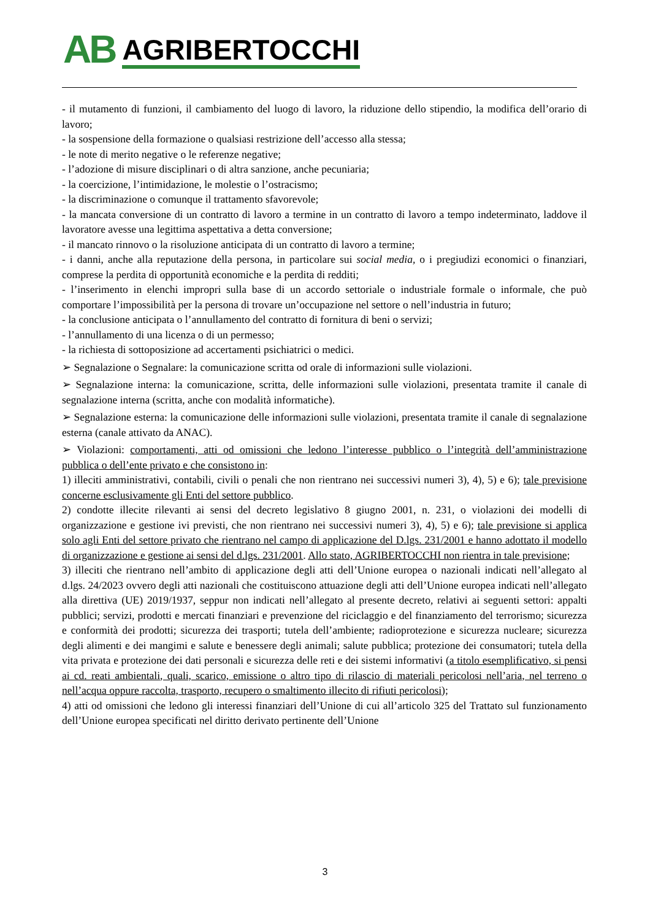AB AGRIBERTOCCHI
- il mutamento di funzioni, il cambiamento del luogo di lavoro, la riduzione dello stipendio, la modifica dell’orario di lavoro;
- la sospensione della formazione o qualsiasi restrizione dell’accesso alla stessa;
- le note di merito negative o le referenze negative;
- l’adozione di misure disciplinari o di altra sanzione, anche pecuniaria;
- la coercizione, l’intimidazione, le molestie o l’ostracismo;
- la discriminazione o comunque il trattamento sfavorevole;
- la mancata conversione di un contratto di lavoro a termine in un contratto di lavoro a tempo indeterminato, laddove il lavoratore avesse una legittima aspettativa a detta conversione;
- il mancato rinnovo o la risoluzione anticipata di un contratto di lavoro a termine;
- i danni, anche alla reputazione della persona, in particolare sui social media, o i pregiudizi economici o finanziari, comprese la perdita di opportunità economiche e la perdita di redditi;
- l’inserimento in elenchi impropri sulla base di un accordo settoriale o industriale formale o informale, che può comportare l’impossibilità per la persona di trovare un’occupazione nel settore o nell’industria in futuro;
- la conclusione anticipata o l’annullamento del contratto di fornitura di beni o servizi;
- l’annullamento di una licenza o di un permesso;
- la richiesta di sottoposizione ad accertamenti psichiatrici o medici.
➢ Segnalazione o Segnalare: la comunicazione scritta od orale di informazioni sulle violazioni.
➢ Segnalazione interna: la comunicazione, scritta, delle informazioni sulle violazioni, presentata tramite il canale di segnalazione interna (scritta, anche con modalità informatiche).
➢ Segnalazione esterna: la comunicazione delle informazioni sulle violazioni, presentata tramite il canale di segnalazione esterna (canale attivato da ANAC).
➢ Violazioni: comportamenti, atti od omissioni che ledono l’interesse pubblico o l’integrità dell’amministrazione pubblica o dell’ente privato e che consistono in:
1) illeciti amministrativi, contabili, civili o penali che non rientrano nei successivi numeri 3), 4), 5) e 6); tale previsione concerne esclusivamente gli Enti del settore pubblico.
2) condotte illecite rilevanti ai sensi del decreto legislativo 8 giugno 2001, n. 231, o violazioni dei modelli di organizzazione e gestione ivi previsti, che non rientrano nei successivi numeri 3), 4), 5) e 6); tale previsione si applica solo agli Enti del settore privato che rientrano nel campo di applicazione del D.lgs. 231/2001 e hanno adottato il modello di organizzazione e gestione ai sensi del d.lgs. 231/2001. Allo stato, AGRIBERTOCCHI non rientra in tale previsione;
3) illeciti che rientrano nell’ambito di applicazione degli atti dell’Unione europea o nazionali indicati nell’allegato al d.lgs. 24/2023 ovvero degli atti nazionali che costituiscono attuazione degli atti dell’Unione europea indicati nell’allegato alla direttiva (UE) 2019/1937, seppur non indicati nell’allegato al presente decreto, relativi ai seguenti settori: appalti pubblici; servizi, prodotti e mercati finanziari e prevenzione del riciclaggio e del finanziamento del terrorismo; sicurezza e conformità dei prodotti; sicurezza dei trasporti; tutela dell’ambiente; radioprotezione e sicurezza nucleare; sicurezza degli alimenti e dei mangimi e salute e benessere degli animali; salute pubblica; protezione dei consumatori; tutela della vita privata e protezione dei dati personali e sicurezza delle reti e dei sistemi informativi (a titolo esemplificativo, si pensi ai cd. reati ambientali, quali, scarico, emissione o altro tipo di rilascio di materiali pericolosi nell’aria, nel terreno o nell’acqua oppure raccolta, trasporto, recupero o smaltimento illecito di rifiuti pericolosi);
4) atti od omissioni che ledono gli interessi finanziari dell’Unione di cui all’articolo 325 del Trattato sul funzionamento dell’Unione europea specificati nel diritto derivato pertinente dell’Unione
3